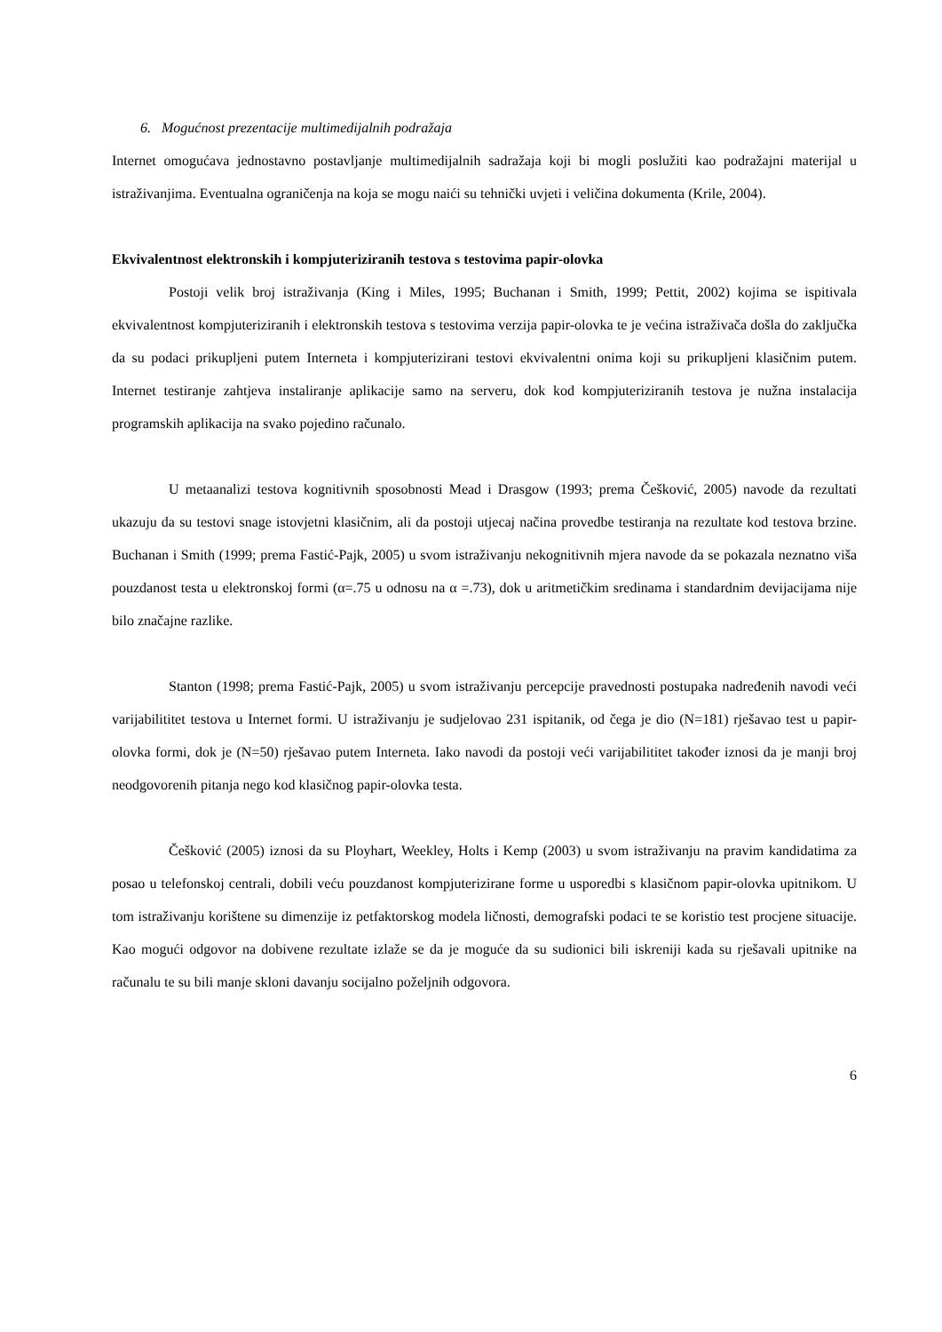6. Mogućnost prezentacije multimedijalnih podražaja
Internet omogućava jednostavno postavljanje multimedijalnih sadražaja koji bi mogli poslužiti kao podražajni materijal u istraživanjima. Eventualna ograničenja na koja se mogu naići su tehnički uvjeti i veličina dokumenta (Krile, 2004).
Ekvivalentnost elektronskih i kompjuteriziranih testova s testovima papir-olovka
Postoji velik broj istraživanja (King i Miles, 1995; Buchanan i Smith, 1999; Pettit, 2002) kojima se ispitivala ekvivalentnost kompjuteriziranih i elektronskih testova s testovima verzija papir-olovka te je većina istraživača došla do zaključka da su podaci prikupljeni putem Interneta i kompjuterizirani testovi ekvivalentni onima koji su prikupljeni klasičnim putem. Internet testiranje zahtjeva instaliranje aplikacije samo na serveru, dok kod kompjuteriziranih testova je nužna instalacija programskih aplikacija na svako pojedino računalo.
U metaanalizi testova kognitivnih sposobnosti Mead i Drasgow (1993; prema Češković, 2005) navode da rezultati ukazuju da su testovi snage istovjetni klasičnim, ali da postoji utjecaj načina provedbe testiranja na rezultate kod testova brzine. Buchanan i Smith (1999; prema Fastić-Pajk, 2005) u svom istraživanju nekognitivnih mjera navode da se pokazala neznatno viša pouzdanost testa u elektronskoj formi (α=.75 u odnosu na α =.73), dok u aritmetičkim sredinama i standardnim devijacijama nije bilo značajne razlike.
Stanton (1998; prema Fastić-Pajk, 2005) u svom istraživanju percepcije pravednosti postupaka nadređenih navodi veći varijabilititet testova u Internet formi. U istraživanju je sudjelovao 231 ispitanik, od čega je dio (N=181) rješavao test u papir-olovka formi, dok je (N=50) rješavao putem Interneta. Iako navodi da postoji veći varijabilititet također iznosi da je manji broj neodgovorenih pitanja nego kod klasičnog papir-olovka testa.
Češković (2005) iznosi da su Ployhart, Weekley, Holts i Kemp (2003) u svom istraživanju na pravim kandidatima za posao u telefonskoj centrali, dobili veću pouzdanost kompjuterizirane forme u usporedbi s klasičnom papir-olovka upitnikom. U tom istraživanju korištene su dimenzije iz petfaktorskog modela ličnosti, demografski podaci te se koristio test procjene situacije. Kao mogući odgovor na dobivene rezultate izlaže se da je moguće da su sudionici bili iskreniji kada su rješavali upitnike na računalu te su bili manje skloni davanju socijalno poželjnih odgovora.
6